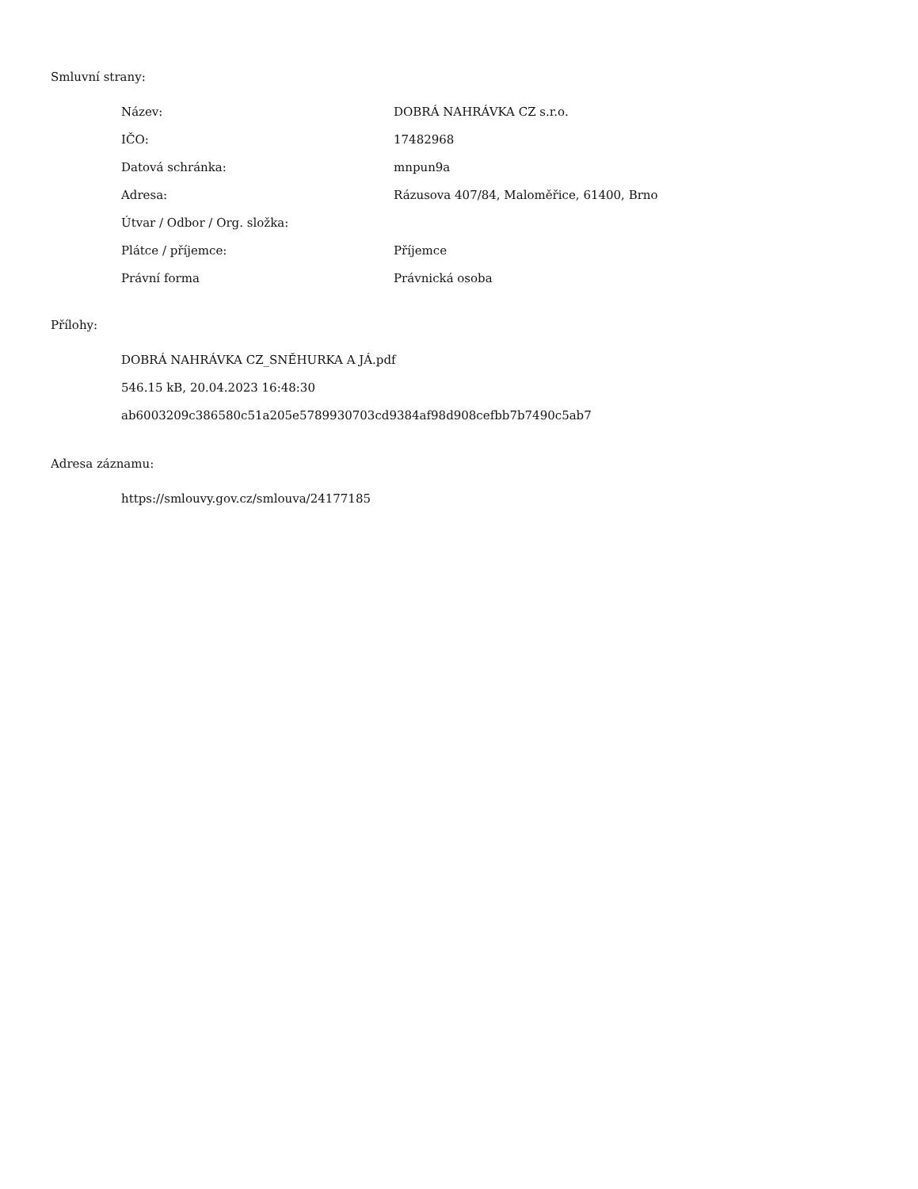Smluvní strany:
| Název: | DOBRÁ NAHRÁVKA CZ s.r.o. |
| IČO: | 17482968 |
| Datová schránka: | mnpun9a |
| Adresa: | Rázusova 407/84, Maloměřice, 61400, Brno |
| Útvar / Odbor / Org. složka: | |
| Plátce / příjemce: | Příjemce |
| Právní forma | Právnická osoba |
Přílohy:
DOBRÁ NAHRÁVKA CZ_SNĚHURKA A JÁ.pdf
546.15 kB, 20.04.2023 16:48:30
ab6003209c386580c51a205e5789930703cd9384af98d908cefbb7b7490c5ab7
Adresa záznamu:
https://smlouvy.gov.cz/smlouva/24177185